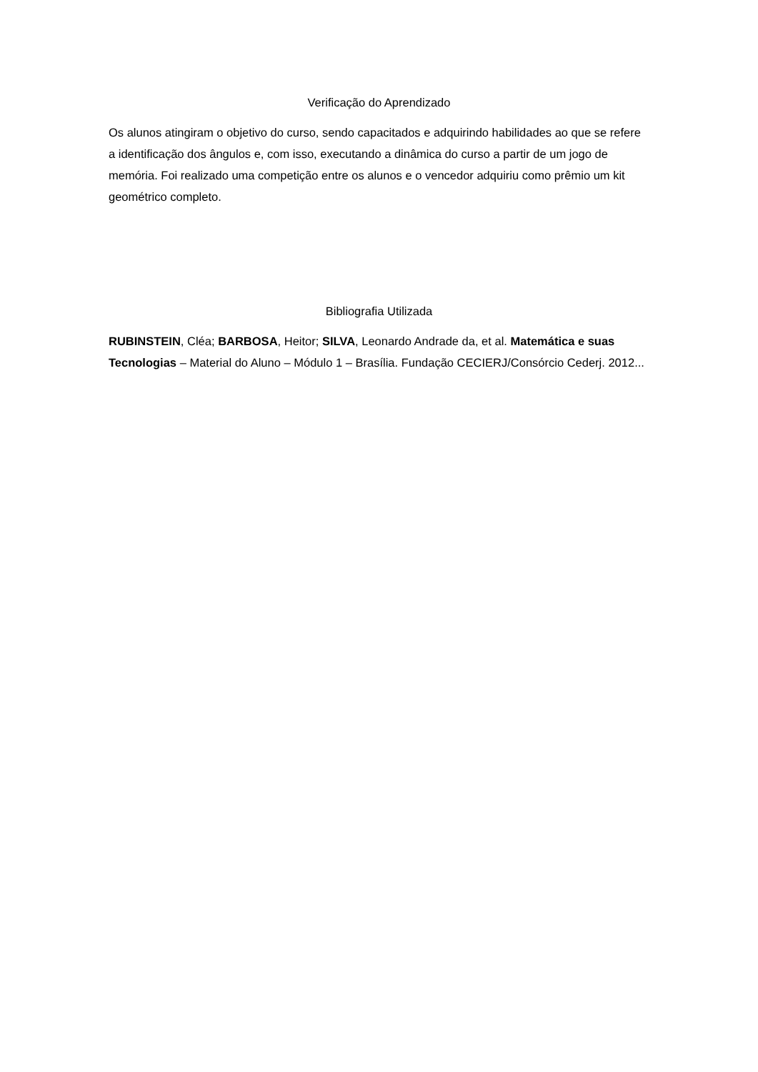Verificação do Aprendizado
Os alunos atingiram o objetivo do curso, sendo capacitados e adquirindo habilidades ao que se refere a identificação dos ângulos e, com isso, executando a dinâmica do curso a partir de um jogo de memória. Foi realizado uma competição entre os alunos e o vencedor adquiriu como prêmio um kit geométrico completo.
Bibliografia Utilizada
RUBINSTEIN, Cléa; BARBOSA, Heitor; SILVA, Leonardo Andrade da, et al. Matemática e suas Tecnologias – Material do Aluno – Módulo 1 – Brasília. Fundação CECIERJ/Consórcio Cederj. 2012...